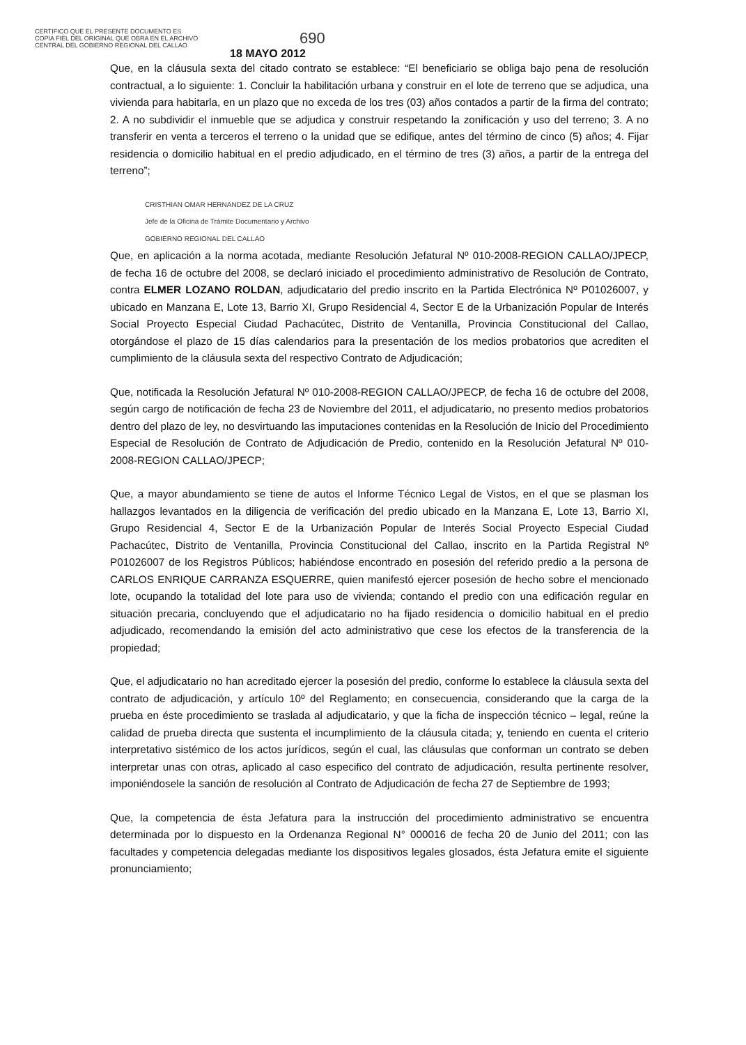CERTIFICO QUE EL PRESENTE DOCUMENTO ES
COPIA FIEL DEL ORIGINAL QUE OBRA EN EL ARCHIVO
CENTRAL DEL GOBIERNO REGIONAL DEL CALLAO
690
18 MAYO 2012
Que, en la cláusula sexta del citado contrato se establece: “El beneficiario se obliga bajo pena de resolución contractual, a lo siguiente: 1. Concluir la habilitación urbana y construir en el lote de terreno que se adjudica, una vivienda para habitarla, en un plazo que no exceda de los tres (03) años contados a partir de la firma del contrato; 2. A no subdividir el inmueble que se adjudica y construir respetando la zonificación y uso del terreno; 3. A no transferir en venta a terceros el terreno o la unidad que se edifique, antes del término de cinco (5) años; 4. Fijar residencia o domicilio habitual en el predio adjudicado, en el término de tres (3) años, a partir de la entrega del terreno”;
CRISTHIAN OMAR HERNANDEZ DE LA CRUZ
Jefe de la Oficina de Trámite Documentario y Archivo
GOBIERNO REGIONAL DEL CALLAO
Que, en aplicación a la norma acotada, mediante Resolución Jefatural Nº 010-2008-REGION CALLAO/JPECP, de fecha 16 de octubre del 2008, se declaró iniciado el procedimiento administrativo de Resolución de Contrato, contra ELMER LOZANO ROLDAN, adjudicatario del predio inscrito en la Partida Electrónica Nº P01026007, y ubicado en Manzana E, Lote 13, Barrio XI, Grupo Residencial 4, Sector E de la Urbanización Popular de Interés Social Proyecto Especial Ciudad Pachacútec, Distrito de Ventanilla, Provincia Constitucional del Callao, otorgándose el plazo de 15 días calendarios para la presentación de los medios probatorios que acrediten el cumplimiento de la cláusula sexta del respectivo Contrato de Adjudicación;
Que, notificada la Resolución Jefatural Nº 010-2008-REGION CALLAO/JPECP, de fecha 16 de octubre del 2008, según cargo de notificación de fecha 23 de Noviembre del 2011, el adjudicatario, no presento medios probatorios dentro del plazo de ley, no desvirtuando las imputaciones contenidas en la Resolución de Inicio del Procedimiento Especial de Resolución de Contrato de Adjudicación de Predio, contenido en la Resolución Jefatural Nº 010-2008-REGION CALLAO/JPECP;
Que, a mayor abundamiento se tiene de autos el Informe Técnico Legal de Vistos, en el que se plasman los hallazgos levantados en la diligencia de verificación del predio ubicado en la Manzana E, Lote 13, Barrio XI, Grupo Residencial 4, Sector E de la Urbanización Popular de Interés Social Proyecto Especial Ciudad Pachacútec, Distrito de Ventanilla, Provincia Constitucional del Callao, inscrito en la Partida Registral Nº P01026007 de los Registros Públicos; habiéndose encontrado en posesión del referido predio a la persona de CARLOS ENRIQUE CARRANZA ESQUERRE, quien manifestó ejercer posesión de hecho sobre el mencionado lote, ocupando la totalidad del lote para uso de vivienda; contando el predio con una edificación regular en situación precaria, concluyendo que el adjudicatario no ha fijado residencia o domicilio habitual en el predio adjudicado, recomendando la emisión del acto administrativo que cese los efectos de la transferencia de la propiedad;
Que, el adjudicatario no han acreditado ejercer la posesión del predio, conforme lo establece la cláusula sexta del contrato de adjudicación, y artículo 10º del Reglamento; en consecuencia, considerando que la carga de la prueba en éste procedimiento se traslada al adjudicatario, y que la ficha de inspección técnico – legal, reúne la calidad de prueba directa que sustenta el incumplimiento de la cláusula citada; y, teniendo en cuenta el criterio interpretativo sistémico de los actos jurídicos, según el cual, las cláusulas que conforman un contrato se deben interpretar unas con otras, aplicado al caso especifico del contrato de adjudicación, resulta pertinente resolver, imponiéndosele la sanción de resolución al Contrato de Adjudicación de fecha 27 de Septiembre de 1993;
Que, la competencia de ésta Jefatura para la instrucción del procedimiento administrativo se encuentra determinada por lo dispuesto en la Ordenanza Regional N° 000016 de fecha 20 de Junio del 2011; con las facultades y competencia delegadas mediante los dispositivos legales glosados, ésta Jefatura emite el siguiente pronunciamiento;